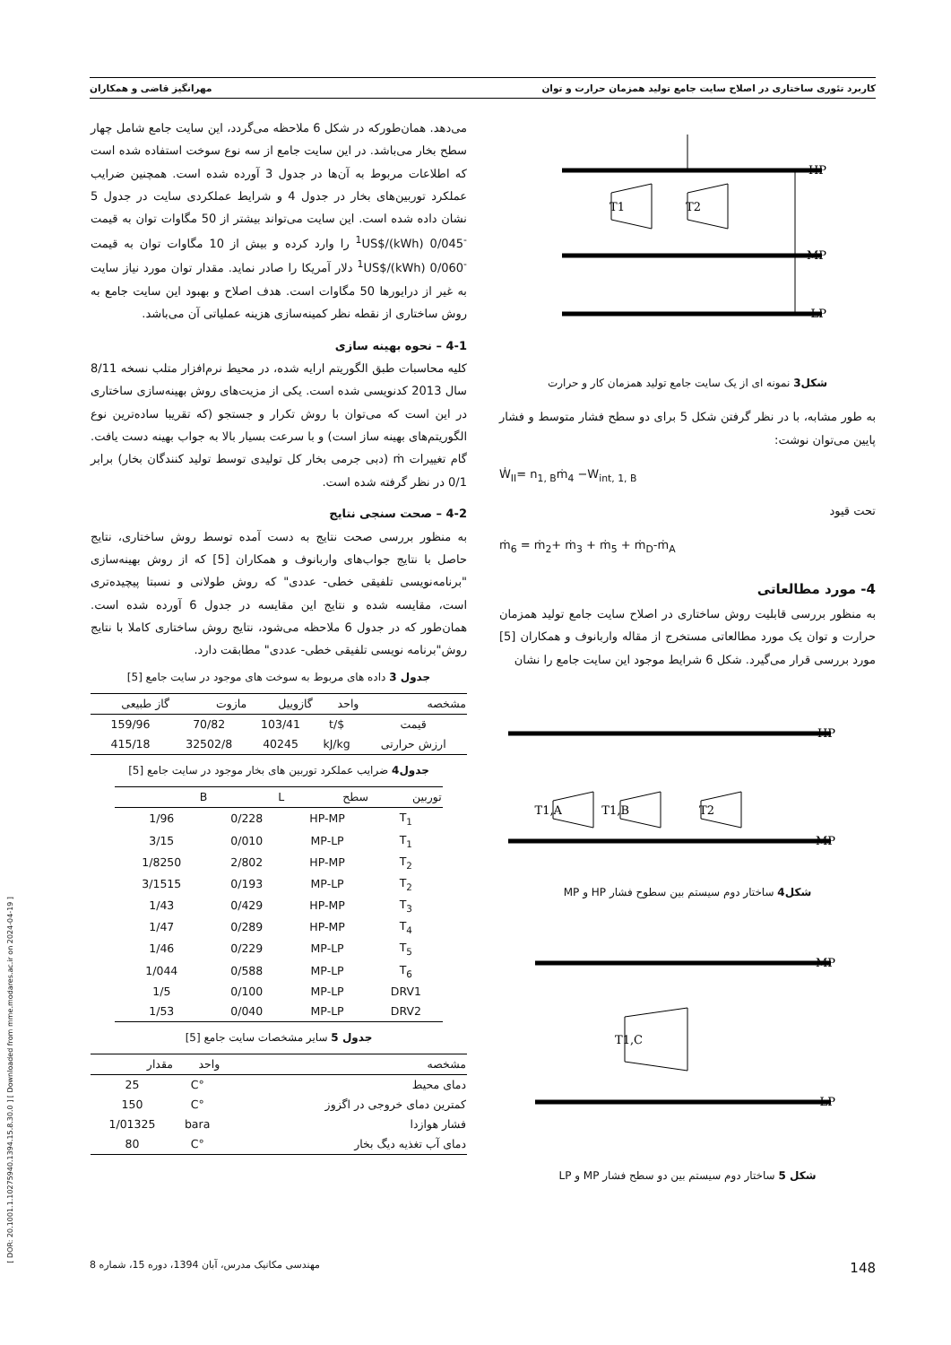کاربرد تئوری ساختاری در اصلاح سایت جامع تولید همزمان حرارت و توان مهرانگیز قاضی و همکاران
HP
MP
LP
T1
T2
شکل3 نمونه ای از یک سایت جامع تولید همزمان کار و حرارت
به طور مشابه، با در نظر گرفتن شکل 5 برای دو سطح فشار متوسط و فشار پایین می‌توان نوشت:
Ẇ<sub>II</sub>= n<sub>1, B</sub>ṁ<sub>4</sub> −W<sub>int, 1, B</sub>
تحت قیود
ṁ<sub>6</sub> = ṁ<sub>2</sub>+ ṁ<sub>3</sub> + ṁ<sub>5</sub> + ṁ<sub>D</sub>-ṁ<sub>A</sub>
4- مورد مطالعاتی
به منظور بررسی قابلیت روش ساختاری در اصلاح سایت جامع تولید همزمان حرارت و توان یک مورد مطالعاتی مستخرج از مقاله واربانوف و همکاران [5] مورد بررسی قرار می‌گیرد. شکل 6 شرایط موجود این سایت جامع را نشان
HP
MP
T1,A
T1,B
T2
شکل4 ساختار دوم سیستم بین سطوح فشار HP و MP
MP
LP
T1,C
شکل 5 ساختار دوم سیستم بین دو سطح فشار MP و LP
می‌دهد. همان‌طورکه در شکل 6 ملاحظه می‌گردد، این سایت جامع شامل چهار سطح بخار می‌باشد. در این سایت جامع از سه نوع سوخت استفاده شده است که اطلاعات مربوط به آن‌ها در جدول 3 آورده شده است. همچنین ضرایب عملکرد توربین‌های بخار در جدول 4 و شرایط عملکردی سایت در جدول 5 نشان داده شده است. این سایت می‌تواند بیشتر از 50 مگاوات توان به قیمت <sup>-1</sup>US$/(kWh) 0/045 را وارد کرده و بیش از 10 مگاوات توان به قیمت <sup>-1</sup>US$/(kWh) 0/060 دلار آمریکا را صادر نماید. مقدار توان مورد نیاز سایت به غیر از درایورها 50 مگاوات است. هدف اصلاح و بهبود این سایت جامع به روش ساختاری از نقطه نظر کمینه‌سازی هزینه عملیاتی آن می‌باشد.
4-1 – نحوه بهینه سازی
کلیه محاسبات طبق الگوریتم ارایه شده، در محیط نرم‌افزار متلب نسخه 8/11 سال 2013 کدنویسی شده است. یکی از مزیت‌های روش بهینه‌سازی ساختاری در این است که می‌توان با روش تکرار و جستجو (که تقریبا ساده‌ترین نوع الگوریتم‌های بهینه ساز است) و با سرعت بسیار بالا به جواب بهینه دست یافت. گام تغییرات ṁ (دبی جرمی بخار کل تولیدی توسط تولید کنندگان بخار) برابر 0/1 در نظر گرفته شده است.
4-2 – صحت سنجی نتایج
به منظور بررسی صحت نتایج به دست آمده توسط روش ساختاری، نتایج حاصل با نتایج جواب‌های واربانوف و همکاران [5] که از روش بهینه‌سازی "برنامه‌نویسی تلفیقی خطی- عددی" که روش طولانی و نسبتا پیچیده‌تری است، مقایسه شده و نتایج این مقایسه در جدول 6 آورده شده است. همان‌طور که در جدول 6 ملاحظه می‌شود، نتایج روش ساختاری کاملا با نتایج روش"برنامه نویسی تلفیقی خطی- عددی" مطابقت دارد.
جدول 3 داده های مربوط به سوخت های موجود در سایت جامع [5]
| مشخصه | واحد | گازوییل | مازوت | گاز طبیعی |
| --- | --- | --- | --- | --- |
| قیمت | $/t | 103/41 | 70/82 | 159/96 |
| ارزش حرارتی | kJ/kg | 40245 | 32502/8 | 415/18 |
جدول4 ضرایب عملکرد توربین های بخار موجود در سایت جامع [5]
| توربین | سطح | L | B |
| --- | --- | --- | --- |
| T<sub>1</sub> | HP-MP | 0/228 | 1/96 |
| T<sub>1</sub> | MP-LP | 0/010 | 3/15 |
| T<sub>2</sub> | HP-MP | 2/802 | 1/8250 |
| T<sub>2</sub> | MP-LP | 0/193 | 3/1515 |
| T<sub>3</sub> | HP-MP | 0/429 | 1/43 |
| T<sub>4</sub> | HP-MP | 0/289 | 1/47 |
| T<sub>5</sub> | MP-LP | 0/229 | 1/46 |
| T<sub>6</sub> | MP-LP | 0/588 | 1/044 |
| DRV1 | MP-LP | 0/100 | 1/5 |
| DRV2 | MP-LP | 0/040 | 1/53 |
جدول 5 سایر مشخصات سایت جامع [5]
| مشخصه | واحد | مقدار |
| --- | --- | --- |
| دمای محیط | °C | 25 |
| کمترین دمای خروجی در اگزوز | °C | 150 |
| فشار هوازدا | bara | 1/01325 |
| دمای آب تغذیه دیگ بخار | °C | 80 |
148 مهندسی مکانیک مدرس، آبان 1394، دوره 15، شماره 8
[ DOR: 20.1001.1.10275940.1394.15.8.30.0 ] [ Downloaded from mme.modares.ac.ir on 2024-04-19 ]